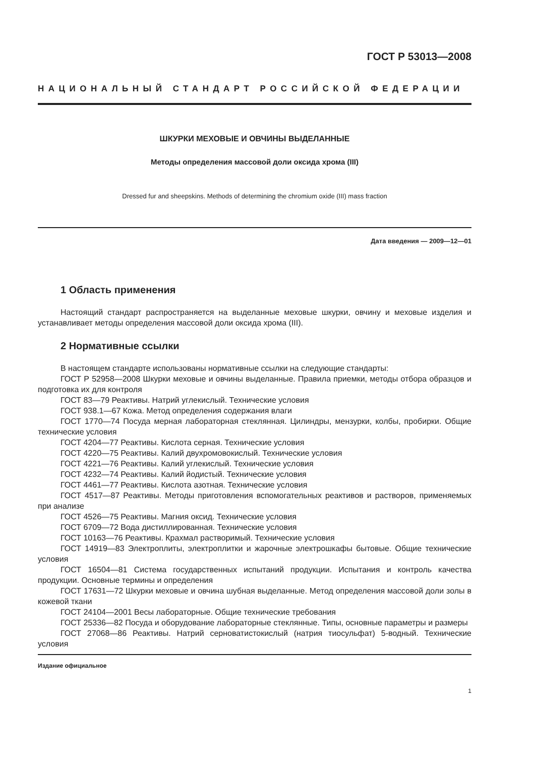ГОСТ Р 53013—2008
НАЦИОНАЛЬНЫЙ СТАНДАРТ РОССИЙСКОЙ ФЕДЕРАЦИИ
ШКУРКИ МЕХОВЫЕ И ОВЧИНЫ ВЫДЕЛАННЫЕ
Методы определения массовой доли оксида хрома (III)
Dressed fur and sheepskins. Methods of determining the chromium oxide (III) mass fraction
Дата введения — 2009—12—01
1 Область применения
Настоящий стандарт распространяется на выделанные меховые шкурки, овчину и меховые изделия и устанавливает методы определения массовой доли оксида хрома (III).
2 Нормативные ссылки
В настоящем стандарте использованы нормативные ссылки на следующие стандарты:
ГОСТ Р 52958—2008 Шкурки меховые и овчины выделанные. Правила приемки, методы отбора образцов и подготовка их для контроля
ГОСТ 83—79 Реактивы. Натрий углекислый. Технические условия
ГОСТ 938.1—67 Кожа. Метод определения содержания влаги
ГОСТ 1770—74 Посуда мерная лабораторная стеклянная. Цилиндры, мензурки, колбы, пробирки. Общие технические условия
ГОСТ 4204—77 Реактивы. Кислота серная. Технические условия
ГОСТ 4220—75 Реактивы. Калий двухромовокислый. Технические условия
ГОСТ 4221—76 Реактивы. Калий углекислый. Технические условия
ГОСТ 4232—74 Реактивы. Калий йодистый. Технические условия
ГОСТ 4461—77 Реактивы. Кислота азотная. Технические условия
ГОСТ 4517—87 Реактивы. Методы приготовления вспомогательных реактивов и растворов, применяемых при анализе
ГОСТ 4526—75 Реактивы. Магния оксид. Технические условия
ГОСТ 6709—72 Вода дистиллированная. Технические условия
ГОСТ 10163—76 Реактивы. Крахмал растворимый. Технические условия
ГОСТ 14919—83 Электроплиты, электроплитки и жарочные электрошкафы бытовые. Общие технические условия
ГОСТ 16504—81 Система государственных испытаний продукции. Испытания и контроль качества продукции. Основные термины и определения
ГОСТ 17631—72 Шкурки меховые и овчина шубная выделанные. Метод определения массовой доли золы в кожевой ткани
ГОСТ 24104—2001 Весы лабораторные. Общие технические требования
ГОСТ 25336—82 Посуда и оборудование лабораторные стеклянные. Типы, основные параметры и размеры
ГОСТ 27068—86 Реактивы. Натрий серноватистокислый (натрия тиосульфат) 5-водный. Технические условия
Издание официальное
1